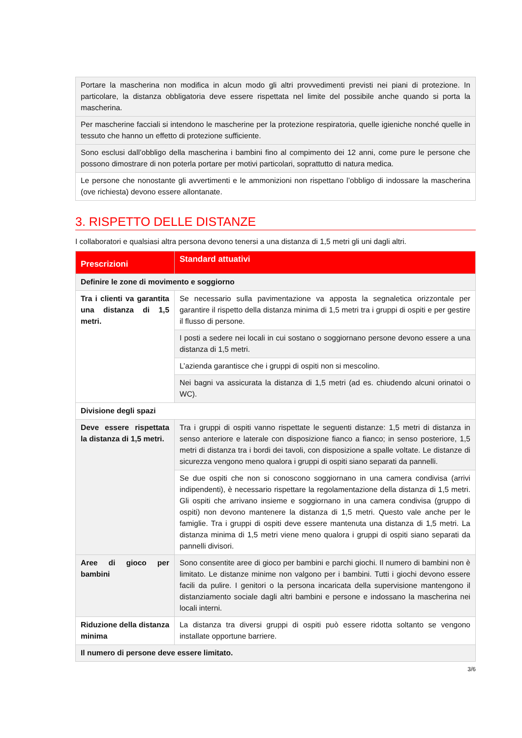| Portare la mascherina non modifica in alcun modo gli altri provvedimenti previsti nei piani di protezione. In particolare, la distanza obbligatoria deve essere rispettata nel limite del possibile anche quando si porta la mascherina. |
| Per mascherine facciali si intendono le mascherine per la protezione respiratoria, quelle igieniche nonché quelle in tessuto che hanno un effetto di protezione sufficiente. |
| Sono esclusi dall’obbligo della mascherina i bambini fino al compimento dei 12 anni, come pure le persone che possono dimostrare di non poterla portare per motivi particolari, soprattutto di natura medica. |
| Le persone che nonostante gli avvertimenti e le ammonizioni non rispettano l’obbligo di indossare la mascherina (ove richiesta) devono essere allontanate. |
3. RISPETTO DELLE DISTANZE
I collaboratori e qualsiasi altra persona devono tenersi a una distanza di 1,5 metri gli uni dagli altri.
| Prescrizioni | Standard attuativi |
| --- | --- |
| Definire le zone di movimento e soggiorno | |
| Tra i clienti va garantita una distanza di 1,5 metri. | Se necessario sulla pavimentazione va apposta la segnaletica orizzontale per garantire il rispetto della distanza minima di 1,5 metri tra i gruppi di ospiti e per gestire il flusso di persone. |
| | I posti a sedere nei locali in cui sostano o soggiornano persone devono essere a una distanza di 1,5 metri. |
| | L’azienda garantisce che i gruppi di ospiti non si mescolino. |
| | Nei bagni va assicurata la distanza di 1,5 metri (ad es. chiudendo alcuni orinatoi o WC). |
| Divisione degli spazi | |
| Deve essere rispettata la distanza di 1,5 metri. | Tra i gruppi di ospiti vanno rispettate le seguenti distanze: 1,5 metri di distanza in senso anteriore e laterale con disposizione fianco a fianco; in senso posteriore, 1,5 metri di distanza tra i bordi dei tavoli, con disposizione a spalle voltate. Le distanze di sicurezza vengono meno qualora i gruppi di ospiti siano separati da pannelli. |
| | Se due ospiti che non si conoscono soggiornano in una camera condivisa (arrivi indipendenti), è necessario rispettare la regolamentazione della distanza di 1,5 metri. Gli ospiti che arrivano insieme e soggiornano in una camera condivisa (gruppo di ospiti) non devono mantenere la distanza di 1,5 metri. Questo vale anche per le famiglie. Tra i gruppi di ospiti deve essere mantenuta una distanza di 1,5 metri. La distanza minima di 1,5 metri viene meno qualora i gruppi di ospiti siano separati da pannelli divisori. |
| Aree di gioco per bambini | Sono consentite aree di gioco per bambini e parchi giochi. Il numero di bambini non è limitato. Le distanze minime non valgono per i bambini. Tutti i giochi devono essere facili da pulire. I genitori o la persona incaricata della supervisione mantengono il distanziamento sociale dagli altri bambini e persone e indossano la mascherina nei locali interni. |
| Riduzione della distanza minima | La distanza tra diversi gruppi di ospiti può essere ridotta soltanto se vengono installate opportune barriere. |
| Il numero di persone deve essere limitato. | |
3/6